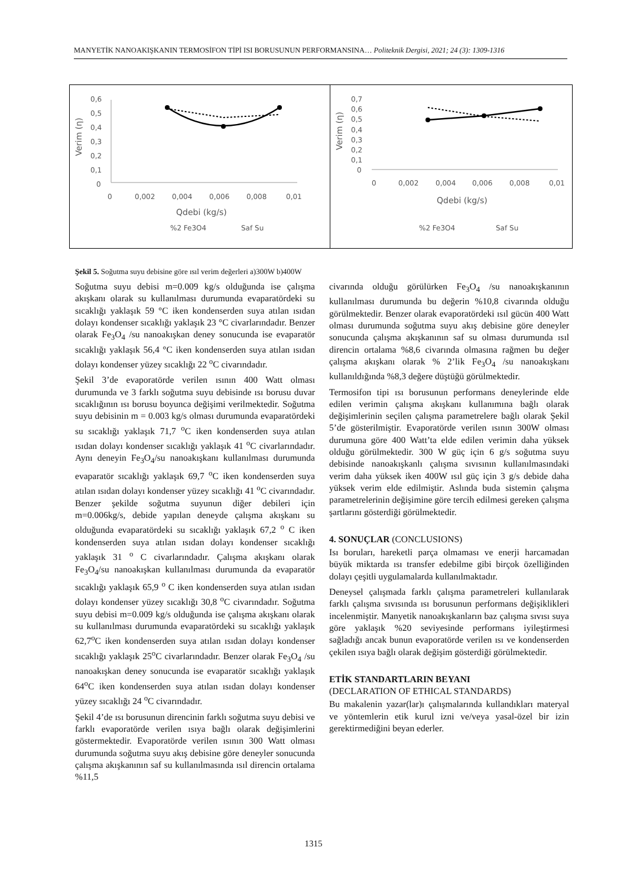MANYETİK NANOAKIŞKANIN TERMOSİFON TİPİ ISI BORUSUNUN PERFORMANSINA… Politeknik Dergisi, 2021; 24 (3): 1309-1316
0,6
0,5
0,4
0,3
0,2
0,1
0
0
0,002
0,004
0,006
0,008
0,01
Qdebi (kg/s)
Verim (η)
%2 Fe3O4
Saf Su
0,7
0,6
0,5
0,4
0,3
0,2
0,1
0
0
0,002
0,004
0,006
0,008
0,01
Qdebi (kg/s)
Verim (η)
%2 Fe3O4
Saf Su
Şekil 5. Soğutma suyu debisine göre ısıl verim değerleri a)300W b)400W
Soğutma suyu debisi m=0.009 kg/s olduğunda ise çalışma akışkanı olarak su kullanılması durumunda evaparatördeki su sıcaklığı yaklaşık 59 °C iken kondenserden suya atılan ısıdan dolayı kondenser sıcaklığı yaklaşık 23 °C civarlarındadır. Benzer olarak Fe<sub>3</sub>O<sub>4</sub> /su nanoakışkan deney sonucunda ise evaparatör sıcaklığı yaklaşık 56,4 °C iken kondenserden suya atılan ısıdan dolayı kondenser yüzey sıcaklığı 22 <sup>o</sup>C civarındadır.
Şekil 3’de evaporatörde verilen ısının 400 Watt olması durumunda ve 3 farklı soğutma suyu debisinde ısı borusu duvar sıcaklığının ısı borusu boyunca değişimi verilmektedir. Soğutma suyu debisinin m = 0.003 kg/s olması durumunda evaparatördeki su sıcaklığı yaklaşık 71,7 <sup>o</sup>C iken kondenserden suya atılan ısıdan dolayı kondenser sıcaklığı yaklaşık 41 <sup>o</sup>C civarlarındadır. Aynı deneyin Fe<sub>3</sub>O<sub>4</sub>/su nanoakışkanı kullanılması durumunda evaparatör sıcaklığı yaklaşık 69,7 <sup>o</sup>C iken kondenserden suya atılan ısıdan dolayı kondenser yüzey sıcaklığı 41 <sup>o</sup>C civarındadır. Benzer şekilde soğutma suyunun diğer debileri için m=0.006kg/s, debide yapılan deneyde çalışma akışkanı su olduğunda evaparatördeki su sıcaklığı yaklaşık 67,2 <sup>o</sup> C iken kondenserden suya atılan ısıdan dolayı kondenser sıcaklığı yaklaşık 31 <sup>o</sup> C civarlarındadır. Çalışma akışkanı olarak Fe<sub>3</sub>O<sub>4</sub>/su nanoakışkan kullanılması durumunda da evaparatör sıcaklığı yaklaşık 65,9 <sup>o</sup> C iken kondenserden suya atılan ısıdan dolayı kondenser yüzey sıcaklığı 30,8 <sup>o</sup>C civarındadır. Soğutma suyu debisi m=0.009 kg/s olduğunda ise çalışma akışkanı olarak su kullanılması durumunda evaparatördeki su sıcaklığı yaklaşık 62,7<sup>o</sup>C iken kondenserden suya atılan ısıdan dolayı kondenser sıcaklığı yaklaşık 25<sup>o</sup>C civarlarındadır. Benzer olarak Fe<sub>3</sub>O<sub>4</sub> /su nanoakışkan deney sonucunda ise evaparatör sıcaklığı yaklaşık 64<sup>o</sup>C iken kondenserden suya atılan ısıdan dolayı kondenser yüzey sıcaklığı 24 <sup>o</sup>C civarındadır.
Şekil 4’de ısı borusunun direncinin farklı soğutma suyu debisi ve farklı evaporatörde verilen ısıya bağlı olarak değişimlerini göstermektedir. Evaporatörde verilen ısının 300 Watt olması durumunda soğutma suyu akış debisine göre deneyler sonucunda çalışma akışkanının saf su kullanılmasında ısıl direncin ortalama %11,5
civarında olduğu görülürken Fe<sub>3</sub>O<sub>4</sub> /su nanoakışkanının kullanılması durumunda bu değerin %10,8 civarında olduğu görülmektedir. Benzer olarak evaporatördeki ısıl gücün 400 Watt olması durumunda soğutma suyu akış debisine göre deneyler sonucunda çalışma akışkanının saf su olması durumunda ısıl direncin ortalama %8,6 civarında olmasına rağmen bu değer çalışma akışkanı olarak % 2’lik Fe<sub>3</sub>O<sub>4</sub> /su nanoakışkanı kullanıldığında %8,3 değere düştüğü görülmektedir.
Termosifon tipi ısı borusunun performans deneylerinde elde edilen verimin çalışma akışkanı kullanımına bağlı olarak değişimlerinin seçilen çalışma parametrelere bağlı olarak Şekil 5’de gösterilmiştir. Evaporatörde verilen ısının 300W olması durumuna göre 400 Watt’ta elde edilen verimin daha yüksek olduğu görülmektedir. 300 W güç için 6 g/s soğutma suyu debisinde nanoakışkanlı çalışma sıvısının kullanılmasındaki verim daha yüksek iken 400W ısıl güç için 3 g/s debide daha yüksek verim elde edilmiştir. Aslında buda sistemin çalışma parametrelerinin değişimine göre tercih edilmesi gereken çalışma şartlarını gösterdiği görülmektedir.
4. SONUÇLAR (CONCLUSIONS)
Isı boruları, hareketli parça olmaması ve enerji harcamadan büyük miktarda ısı transfer edebilme gibi birçok özelliğinden dolayı çeşitli uygulamalarda kullanılmaktadır.
Deneysel çalışmada farklı çalışma parametreleri kullanılarak farklı çalışma sıvısında ısı borusunun performans değişiklikleri incelenmiştir. Manyetik nanoakışkanların baz çalışma sıvısı suya göre yaklaşık %20 seviyesinde performans iyileştirmesi sağladığı ancak bunun evaporatörde verilen ısı ve kondenserden çekilen ısıya bağlı olarak değişim gösterdiği görülmektedir.
ETİK STANDARTLARIN BEYANI
(DECLARATION OF ETHICAL STANDARDS)
Bu makalenin yazar(lar)ı çalışmalarında kullandıkları materyal ve yöntemlerin etik kurul izni ve/veya yasal-özel bir izin gerektirmediğini beyan ederler.
1315